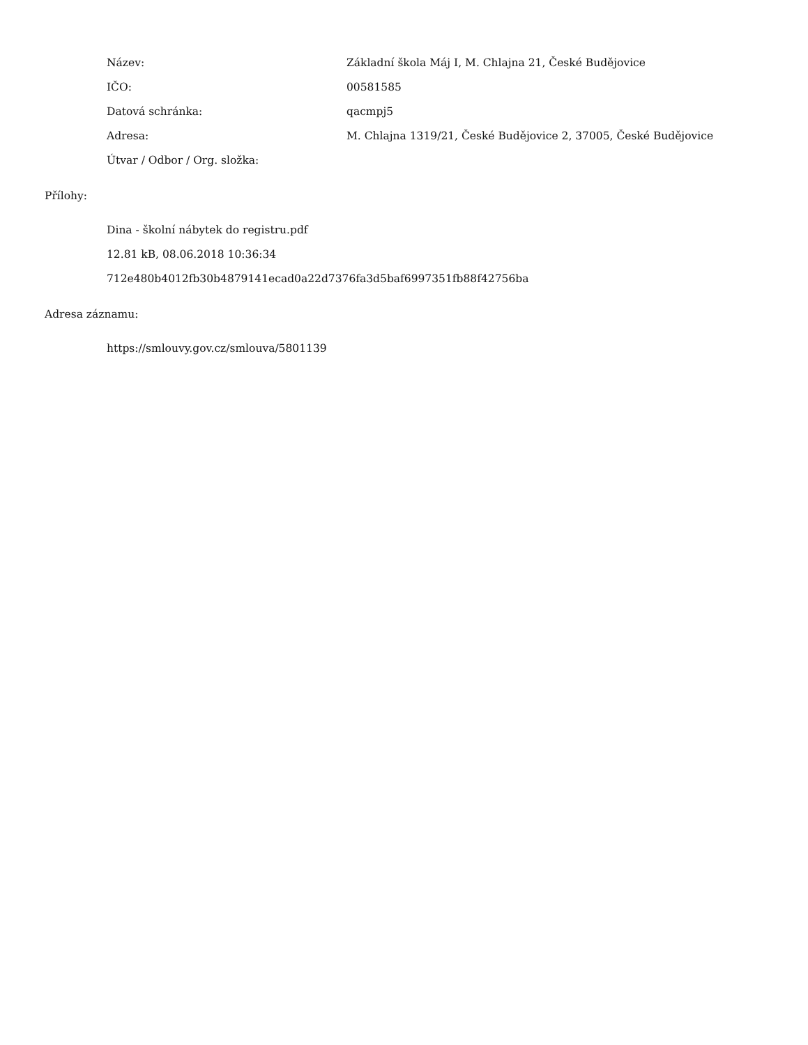Název: Základní škola Máj I, M. Chlajna 21, České Budějovice
IČO: 00581585
Datová schránka: qacmpj5
Adresa: M. Chlajna 1319/21, České Budějovice 2, 37005, České Budějovice
Útvar / Odbor / Org. složka:
Přílohy:
Dina - školní nábytek do registru.pdf
12.81 kB, 08.06.2018 10:36:34
712e480b4012fb30b4879141ecad0a22d7376fa3d5baf6997351fb88f42756ba
Adresa záznamu:
https://smlouvy.gov.cz/smlouva/5801139